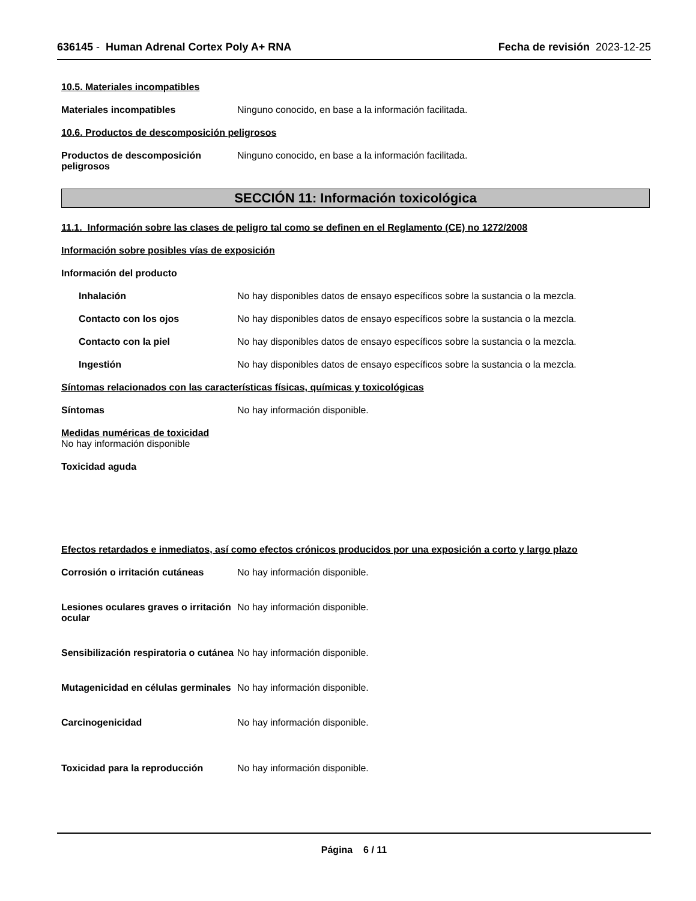636145 - Human Adrenal Cortex Poly A+ RNA
Fecha de revisión 2023-12-25
10.5. Materiales incompatibles
Materiales incompatibles Ninguno conocido, en base a la información facilitada.
10.6. Productos de descomposición peligrosos
Productos de descomposición peligrosos
Ninguno conocido, en base a la información facilitada.
SECCIÓN 11: Información toxicológica
11.1. Información sobre las clases de peligro tal como se definen en el Reglamento (CE) no 1272/2008
Información sobre posibles vías de exposición
Información del producto
Inhalación No hay disponibles datos de ensayo específicos sobre la sustancia o la mezcla.
Contacto con los ojos No hay disponibles datos de ensayo específicos sobre la sustancia o la mezcla.
Contacto con la piel No hay disponibles datos de ensayo específicos sobre la sustancia o la mezcla.
Ingestión No hay disponibles datos de ensayo específicos sobre la sustancia o la mezcla.
Síntomas relacionados con las características físicas, químicas y toxicológicas
Síntomas No hay información disponible.
Medidas numéricas de toxicidad
No hay información disponible
Toxicidad aguda
Efectos retardados e inmediatos, así como efectos crónicos producidos por una exposición a corto y largo plazo
Corrosión o irritación cutáneas
No hay información disponible.
Lesiones oculares graves o irritación ocular
No hay información disponible.
Sensibilización respiratoria o cutánea
No hay información disponible.
Mutagenicidad en células germinales
No hay información disponible.
Carcinogenicidad No hay información disponible.
Toxicidad para la reproducción No hay información disponible.
Página 6 / 11